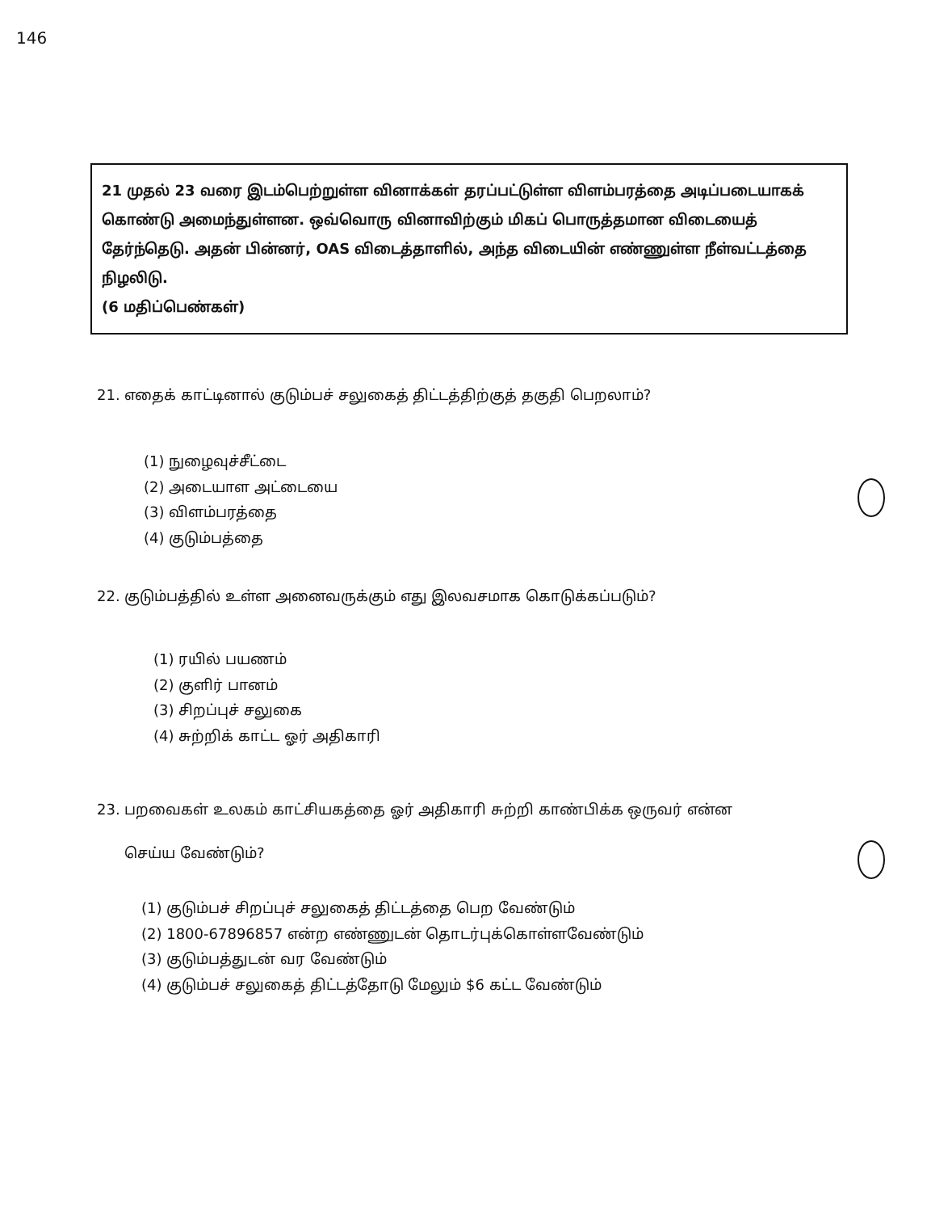146
21 முதல் 23 வரை இடம்பெற்றுள்ள வினாக்கள் தரப்பட்டுள்ள விளம்பரத்தை அடிப்படையாகக் கொண்டு அமைந்துள்ளன. ஒவ்வொரு வினாவிற்கும் மிகப் பொருத்தமான விடையைத் தேர்ந்தெடு. அதன் பின்னர், OAS விடைத்தாளில், அந்த விடையின் எண்ணுள்ள நீள்வட்டத்தை நிழலிடு.
(6 மதிப்பெண்கள்)
21. எதைக் காட்டினால் குடும்பச் சலுகைத் திட்டத்திற்குத் தகுதி பெறலாம்?
(1) நுழைவுச்சீட்டை
(2) அடையாள அட்டையை
(3) விளம்பரத்தை
(4) குடும்பத்தை
22. குடும்பத்தில் உள்ள அனைவருக்கும் எது இலவசமாக கொடுக்கப்படும்?
(1) ரயில் பயணம்
(2) குளிர் பானம்
(3) சிறப்புச் சலுகை
(4) சுற்றிக் காட்ட ஓர் அதிகாரி
23. பறவைகள் உலகம் காட்சியகத்தை ஓர் அதிகாரி சுற்றி காண்பிக்க ஒருவர் என்ன
செய்ய வேண்டும்?
(1) குடும்பச் சிறப்புச் சலுகைத் திட்டத்தை பெற வேண்டும்
(2) 1800-67896857 என்ற எண்ணுடன் தொடர்புக்கொள்ளவேண்டும்
(3) குடும்பத்துடன் வர வேண்டும்
(4) குடும்பச் சலுகைத் திட்டத்தோடு மேலும் $6 கட்ட வேண்டும்